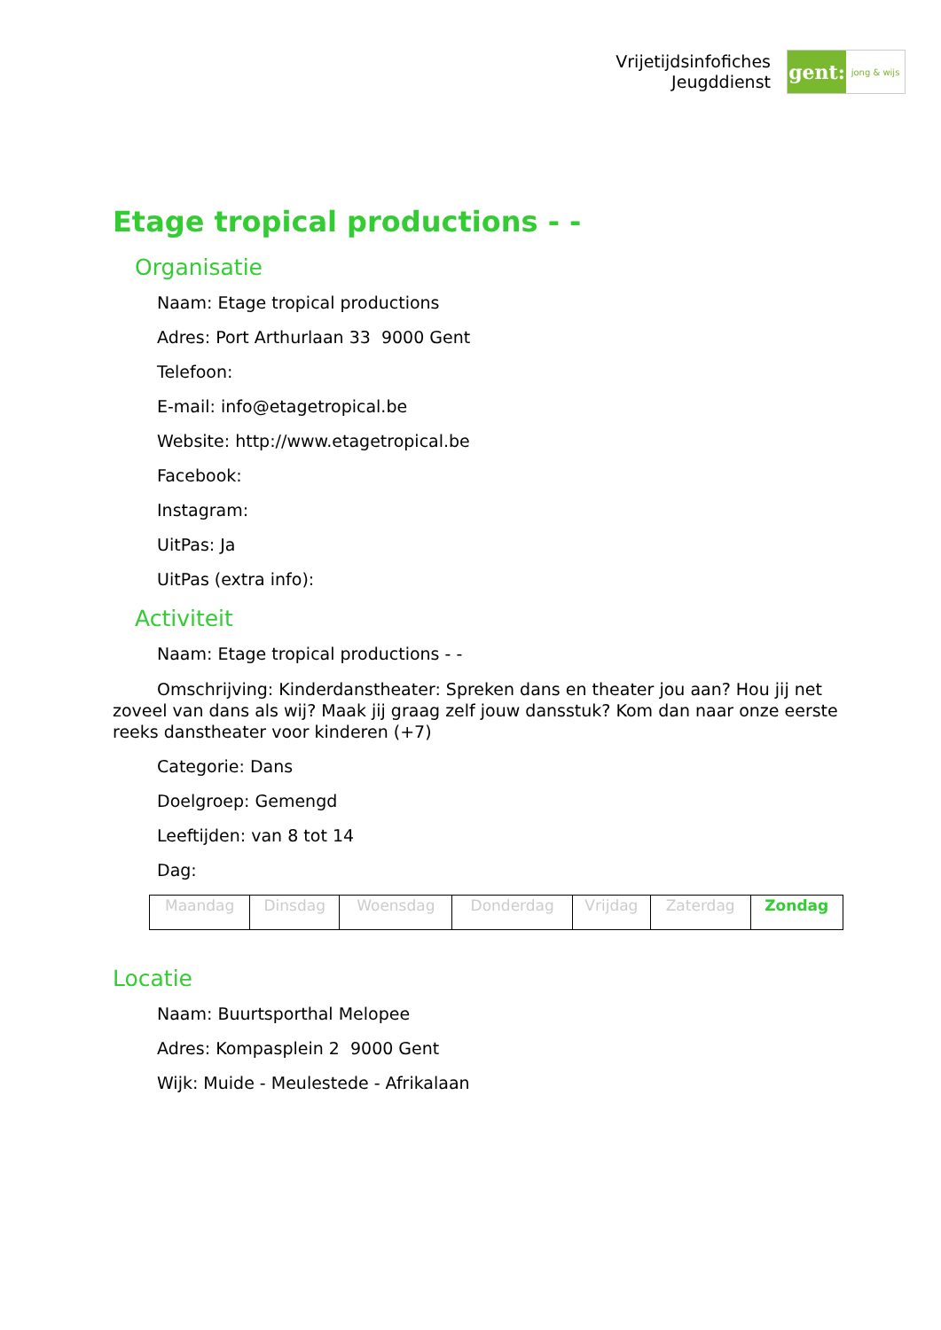Vrijetijdsinfofiches
Jeugddienst
gent:
jong & wijs
Etage tropical productions - -
Organisatie
Naam: Etage tropical productions
Adres: Port Arthurlaan 33 9000 Gent
Telefoon:
E-mail: info@etagetropical.be
Website: http://www.etagetropical.be
Facebook:
Instagram:
UitPas: Ja
UitPas (extra info):
Activiteit
Naam: Etage tropical productions - -
Omschrijving: Kinderdanstheater: Spreken dans en theater jou aan? Hou jij net zoveel van dans als wij? Maak jij graag zelf jouw dansstuk? Kom dan naar onze eerste reeks danstheater voor kinderen (+7)
Categorie: Dans
Doelgroep: Gemengd
Leeftijden: van 8 tot 14
Dag:
| Maandag | Dinsdag | Woensdag | Donderdag | Vrijdag | Zaterdag | Zondag |
Locatie
Naam: Buurtsporthal Melopee
Adres: Kompasplein 2 9000 Gent
Wijk: Muide - Meulestede - Afrikalaan